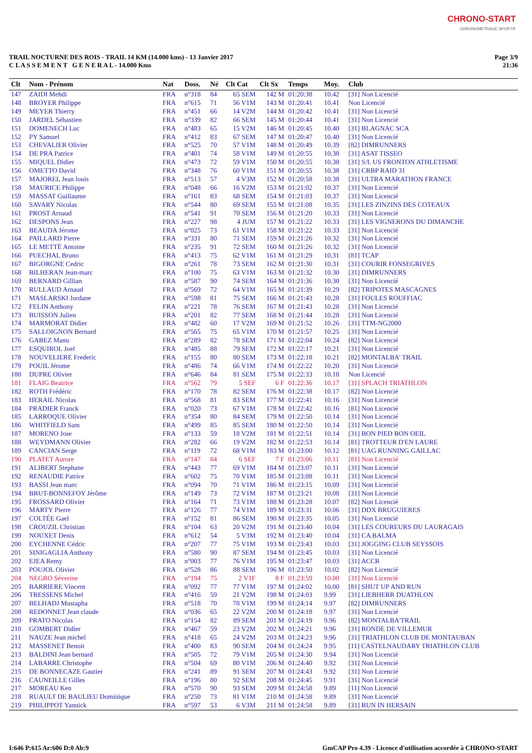CHRONO-START
CHRONOMETRAGE SPORTIF
TRAIL NOCTURNE DES ROIS - TRAIL 14 KM (14.000 kms) - 13 Janvier 2017
C L A S S E M E N T G E N E R A L - 14.000 Kms
Page 3/9
21:36
| Clt | Nom - Prénom | Nat | Doss. | Né | Clt Cat | Clt Sx | Temps | Moy. | Club |
| --- | --- | --- | --- | --- | --- | --- | --- | --- | --- |
| 147 | ZAIDI Mehdi | FRA | n°318 | 84 | 65 SEM | 142 M | 01:20:38 | 10.42 | [31] Non Licencié |
| 148 | BROYER Philippe | FRA | n°615 | 71 | 56 V1M | 143 M | 01:20:41 | 10.41 | Non Licencié |
| 149 | MEYER Thierry | FRA | n°451 | 66 | 14 V2M | 144 M | 01:20:42 | 10.41 | [31] Non Licencié |
| 150 | JARDEL Sébastien | FRA | n°339 | 82 | 66 SEM | 145 M | 01:20:44 | 10.41 | [31] Non Licencié |
| 151 | DOMENECH Luc | FRA | n°483 | 65 | 15 V2M | 146 M | 01:20:45 | 10.40 | [31] BLAGNAC SCA |
| 152 | PY Samuel | FRA | n°412 | 83 | 67 SEM | 147 M | 01:20:47 | 10.40 | [31] Non Licencié |
| 153 | CHEVALIER Olivier | FRA | n°525 | 70 | 57 V1M | 148 M | 01:20:49 | 10.39 | [82] DIMRUNNERS |
| 154 | DE PRA Patrice | FRA | n°401 | 74 | 58 V1M | 149 M | 01:20:55 | 10.38 | [31] ASAT TISSEO |
| 155 | MIQUEL Didier | FRA | n°473 | 72 | 59 V1M | 150 M | 01:20:55 | 10.38 | [31] S/L US FRONTON ATHLETISME |
| 156 | OMETTO David | FRA | n°348 | 76 | 60 V1M | 151 M | 01:20:55 | 10.38 | [31] CRBP RAID 31 |
| 157 | MAJOREL Jean louis | FRA | n°513 | 57 | 4 V3M | 152 M | 01:20:58 | 10.38 | [31] ULTRA MARATHON FRANCE |
| 158 | MAURICE Philippe | FRA | n°048 | 66 | 16 V2M | 153 M | 01:21:02 | 10.37 | [31] Non Licencié |
| 159 | MASSAT Guillaume | FRA | n°161 | 83 | 68 SEM | 154 M | 01:21:03 | 10.37 | [31] Non Licencié |
| 160 | SAVARY Nicolas | FRA | n°544 | 80 | 69 SEM | 155 M | 01:21:08 | 10.35 | [31] LES ZINZINS DES COTEAUX |
| 161 | PROST Arnaud | FRA | n°541 | 91 | 70 SEM | 156 M | 01:21:20 | 10.33 | [31] Non Licencié |
| 162 | DESPONS Jean | FRA | n°227 | 98 | 4 JUM | 157 M | 01:21:22 | 10.33 | [31] LES VIGNERONS DU DIMANCHE |
| 163 | BEAUDA Jérome | FRA | n°025 | 73 | 61 V1M | 158 M | 01:21:22 | 10.33 | [31] Non Licencié |
| 164 | PAILLARD Pierre | FRA | n°331 | 80 | 71 SEM | 159 M | 01:21:26 | 10.32 | [31] Non Licencié |
| 165 | LE METTÉ Antoine | FRA | n°235 | 91 | 72 SEM | 160 M | 01:21:26 | 10.32 | [31] Non Licencié |
| 166 | PUECHAL Bruno | FRA | n°413 | 75 | 62 V1M | 161 M | 01:21:29 | 10.31 | [81] TCAP |
| 167 | BIGORGNE Cedric | FRA | n°261 | 78 | 73 SEM | 162 M | 01:21:30 | 10.31 | [31] COURIR FONSEGRIVES |
| 168 | BILHERAN Jean-marc | FRA | n°100 | 75 | 63 V1M | 163 M | 01:21:32 | 10.30 | [31] DIMRUNNERS |
| 169 | BERNARD Gillian | FRA | n°587 | 90 | 74 SEM | 164 M | 01:21:36 | 10.30 | [31] Non Licencié |
| 170 | RULLAUD Arnaud | FRA | n°569 | 72 | 64 V1M | 165 M | 01:21:39 | 10.29 | [82] TRIPOTES MASCAGNES |
| 171 | MASLARSKI Jordane | FRA | n°598 | 81 | 75 SEM | 166 M | 01:21:43 | 10.28 | [31] FOULES ROUFFIAC |
| 172 | FELIN Anthony | FRA | n°221 | 78 | 76 SEM | 167 M | 01:21:43 | 10.28 | [31] Non Licencié |
| 173 | BUISSON Julien | FRA | n°201 | 82 | 77 SEM | 168 M | 01:21:44 | 10.28 | [31] Non Licencié |
| 174 | MARMORAT Didier | FRA | n°482 | 60 | 17 V2M | 169 M | 01:21:52 | 10.26 | [31] TTM-NG2000 |
| 175 | SALLOIGNON Bernard | FRA | n°565 | 75 | 65 V1M | 170 M | 01:21:57 | 10.25 | [31] Non Licencié |
| 176 | GABEZ Manu | FRA | n°289 | 82 | 78 SEM | 171 M | 01:22:04 | 10.24 | [82] Non Licencié |
| 177 | ESQUIROL Joel | FRA | n°485 | 88 | 79 SEM | 172 M | 01:22:17 | 10.21 | [31] Non Licencié |
| 178 | NOUVELIERE Frederic | FRA | n°155 | 80 | 80 SEM | 173 M | 01:22:18 | 10.21 | [82] MONTALBA' TRAIL |
| 179 | POUIL Jérome | FRA | n°486 | 74 | 66 V1M | 174 M | 01:22:22 | 10.20 | [31] Non Licencié |
| 180 | DUPRE Olivier | FRA | n°646 | 84 | 81 SEM | 175 M | 01:22:33 | 10.18 | Non Licencié |
| 181 | FLAIG Beatrice | FRA | n°562 | 79 | 5 SEF | 6 F | 01:22:36 | 10.17 | [31] SPLACH TRIATHLON |
| 182 | ROTH Frédéric | FRA | n°170 | 78 | 82 SEM | 176 M | 01:22:38 | 10.17 | [82] Non Licencié |
| 183 | HERAIL Nicolas | FRA | n°568 | 81 | 83 SEM | 177 M | 01:22:41 | 10.16 | [31] Non Licencié |
| 184 | PRADIER Franck | FRA | n°020 | 73 | 67 V1M | 178 M | 01:22:42 | 10.16 | [81] Non Licencié |
| 185 | LARROQUE Olivier | FRA | n°354 | 80 | 84 SEM | 179 M | 01:22:50 | 10.14 | [31] Non Licencié |
| 186 | WHITFIELD Sam | FRA | n°499 | 85 | 85 SEM | 180 M | 01:22:50 | 10.14 | [31] Non Licencié |
| 187 | MORENO Jose | FRA | n°133 | 59 | 18 V2M | 181 M | 01:22:51 | 10.14 | [31] BON PIED BON OEIL |
| 188 | WEYDMANN Olivier | FRA | n°282 | 66 | 19 V2M | 182 M | 01:22:53 | 10.14 | [81] TROTTEUR D'EN LAURE |
| 189 | CANCIAN Serge | FRA | n°119 | 72 | 68 V1M | 183 M | 01:23:00 | 10.12 | [81] UAG RUNNING GAILLAC |
| 190 | PLATET Aurore | FRA | n°147 | 84 | 6 SEF | 7 F | 01:23:06 | 10.11 | [81] Non Licencié |
| 191 | ALIBERT Stephane | FRA | n°443 | 77 | 69 V1M | 184 M | 01:23:07 | 10.11 | [31] Non Licencié |
| 192 | RENAUDIE Patrice | FRA | n°602 | 75 | 70 V1M | 185 M | 01:23:08 | 10.11 | [31] Non Licencié |
| 193 | BASSI Jean marc | FRA | n°094 | 70 | 71 V1M | 186 M | 01:23:15 | 10.09 | [31] Non Licencié |
| 194 | BRUT-BONNEFOY Jérôme | FRA | n°149 | 73 | 72 V1M | 187 M | 01:23:21 | 10.08 | [31] Non Licencié |
| 195 | FROSSARD Olivier | FRA | n°164 | 71 | 73 V1M | 188 M | 01:23:28 | 10.07 | [82] Non Licencié |
| 196 | MARTY Pierre | FRA | n°126 | 77 | 74 V1M | 189 M | 01:23:31 | 10.06 | [31] DDX BRUGUIERES |
| 197 | COLTÉE Gael | FRA | n°152 | 81 | 86 SEM | 190 M | 01:23:35 | 10.05 | [31] Non Licencié |
| 198 | CROUZIL Christian | FRA | n°104 | 63 | 20 V2M | 191 M | 01:23:40 | 10.04 | [31] LES COUREURS DU LAURAGAIS |
| 199 | NOUXET Denis | FRA | n°612 | 54 | 5 V3M | 192 M | 01:23:40 | 10.04 | [31] CA BALMA |
| 200 | EYCHENNE Cédric | FRA | n°207 | 77 | 75 V1M | 193 M | 01:23:43 | 10.03 | [31] JOGGING CLUB SEYSSOIS |
| 201 | SINIGAGLIA Anthony | FRA | n°580 | 90 | 87 SEM | 194 M | 01:23:45 | 10.03 | [31] Non Licencié |
| 202 | EJEA Remy | FRA | n°003 | 77 | 76 V1M | 195 M | 01:23:47 | 10.03 | [31] ACCR |
| 203 | POUJOL Olivier | FRA | n°528 | 86 | 88 SEM | 196 M | 01:23:50 | 10.02 | [82] Non Licencié |
| 204 | NEGRO Séverine | FRA | n°194 | 75 | 2 V1F | 8 F | 01:23:59 | 10.00 | [31] Non Licencié |
| 205 | BARRIERE Vincent | FRA | n°092 | 77 | 77 V1M | 197 M | 01:24:02 | 10.00 | [81] SHUT UP AND RUN |
| 206 | TRESSENS Michel | FRA | n°416 | 59 | 21 V2M | 198 M | 01:24:03 | 9.99 | [31] LIEBHERR DUATHLON |
| 207 | BELHADJ Mustapha | FRA | n°518 | 70 | 78 V1M | 199 M | 01:24:14 | 9.97 | [82] DIMRUNNERS |
| 208 | REDONNET Jean claude | FRA | n°036 | 65 | 22 V2M | 200 M | 01:24:18 | 9.97 | [31] Non Licencié |
| 209 | PRATO Nicolas | FRA | n°154 | 82 | 89 SEM | 201 M | 01:24:19 | 9.96 | [82] MONTALBA'TRAIL |
| 210 | GOMBERT Didier | FRA | n°467 | 59 | 23 V2M | 202 M | 01:24:21 | 9.96 | [31] RONDE DE VILLEMUR |
| 211 | NAUZE Jean michel | FRA | n°418 | 65 | 24 V2M | 203 M | 01:24:23 | 9.96 | [31] TRIATHLON CLUB DE MONTAUBAN |
| 212 | MASSENET Benoit | FRA | n°400 | 83 | 90 SEM | 204 M | 01:24:24 | 9.95 | [11] CASTELNAUDARY TRIATHLON CLUB |
| 213 | BALDINI Jean bernard | FRA | n°505 | 72 | 79 V1M | 205 M | 01:24:30 | 9.94 | [31] Non Licencié |
| 214 | LABARRE Christophe | FRA | n°504 | 69 | 80 V1M | 206 M | 01:24:40 | 9.92 | [31] Non Licencié |
| 215 | DE BONNECAZE Gautier | FRA | n°241 | 89 | 91 SEM | 207 M | 01:24:43 | 9.92 | [31] Non Licencié |
| 216 | CAUNEILLE Gilles | FRA | n°196 | 80 | 92 SEM | 208 M | 01:24:45 | 9.91 | [31] Non Licencié |
| 217 | MOREAU Ken | FRA | n°570 | 90 | 93 SEM | 209 M | 01:24:58 | 9.89 | [11] Non Licencié |
| 218 | RUAULT DE BAULIEU Dominique | FRA | n°250 | 73 | 81 V1M | 210 M | 01:24:58 | 9.89 | [31] Non Licencié |
| 219 | PHILIPPOT Yannick | FRA | n°597 | 53 | 6 V3M | 211 M | 01:24:58 | 9.89 | [31] RUN IN HERSAIN |
I:646 P:615 Ar:606 D:0 Ab:9 GmCAP Pro 4.39 - Licence d'utilisation accordée à CHRONO-START